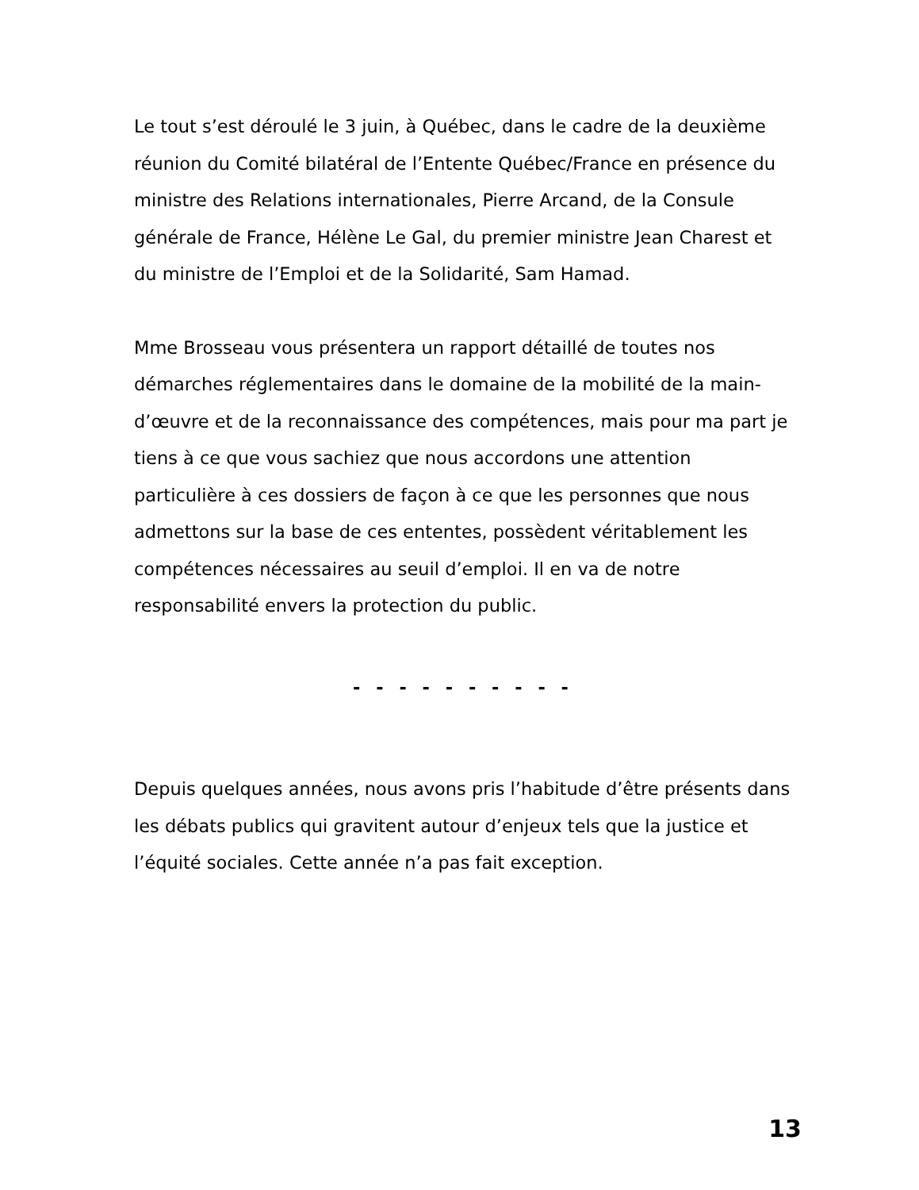Le tout s’est déroulé le 3 juin, à Québec, dans le cadre de la deuxième réunion du Comité bilatéral de l’Entente Québec/France en présence du ministre des Relations internationales, Pierre Arcand, de la Consule générale de France, Hélène Le Gal, du premier ministre Jean Charest et du ministre de l’Emploi et de la Solidarité, Sam Hamad.
Mme Brosseau vous présentera un rapport détaillé de toutes nos démarches réglementaires dans le domaine de la mobilité de la main-d’œuvre et de la reconnaissance des compétences, mais pour ma part je tiens à ce que vous sachiez que nous accordons une attention particulière à ces dossiers de façon à ce que les personnes que nous admettons sur la base de ces ententes, possèdent véritablement les compétences nécessaires au seuil d’emploi. Il en va de notre responsabilité envers la protection du public.
- - - - - - - - - -
Depuis quelques années, nous avons pris l’habitude d’être présents dans les débats publics qui gravitent autour d’enjeux tels que la justice et l’équité sociales. Cette année n’a pas fait exception.
13